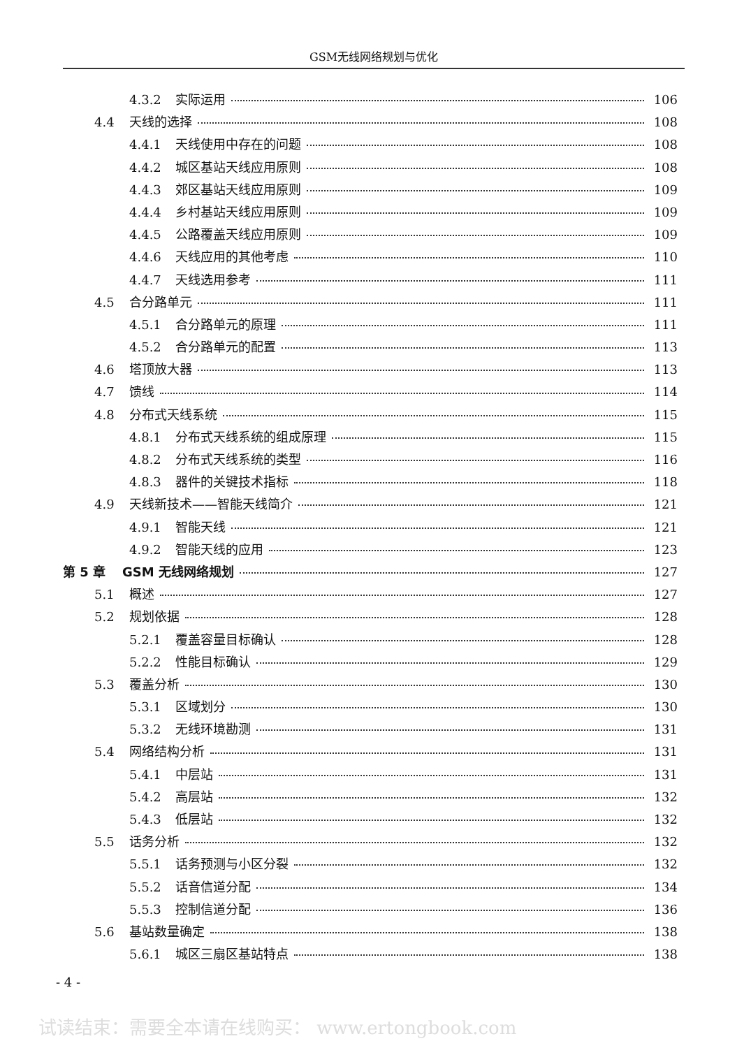GSM无线网络规划与优化
4.3.2 实际运用 106
4.4 天线的选择 108
4.4.1 天线使用中存在的问题 108
4.4.2 城区基站天线应用原则 108
4.4.3 郊区基站天线应用原则 109
4.4.4 乡村基站天线应用原则 109
4.4.5 公路覆盖天线应用原则 109
4.4.6 天线应用的其他考虑 110
4.4.7 天线选用参考 111
4.5 合分路单元 111
4.5.1 合分路单元的原理 111
4.5.2 合分路单元的配置 113
4.6 塔顶放大器 113
4.7 馈线 114
4.8 分布式天线系统 115
4.8.1 分布式天线系统的组成原理 115
4.8.2 分布式天线系统的类型 116
4.8.3 器件的关键技术指标 118
4.9 天线新技术——智能天线简介 121
4.9.1 智能天线 121
4.9.2 智能天线的应用 123
第 5 章 GSM 无线网络规划 127
5.1 概述 127
5.2 规划依据 128
5.2.1 覆盖容量目标确认 128
5.2.2 性能目标确认 129
5.3 覆盖分析 130
5.3.1 区域划分 130
5.3.2 无线环境勘测 131
5.4 网络结构分析 131
5.4.1 中层站 131
5.4.2 高层站 132
5.4.3 低层站 132
5.5 话务分析 132
5.5.1 话务预测与小区分裂 132
5.5.2 话音信道分配 134
5.5.3 控制信道分配 136
5.6 基站数量确定 138
5.6.1 城区三扇区基站特点 138
- 4 -
试读结束：需要全本请在线购买： www.ertongbook.com